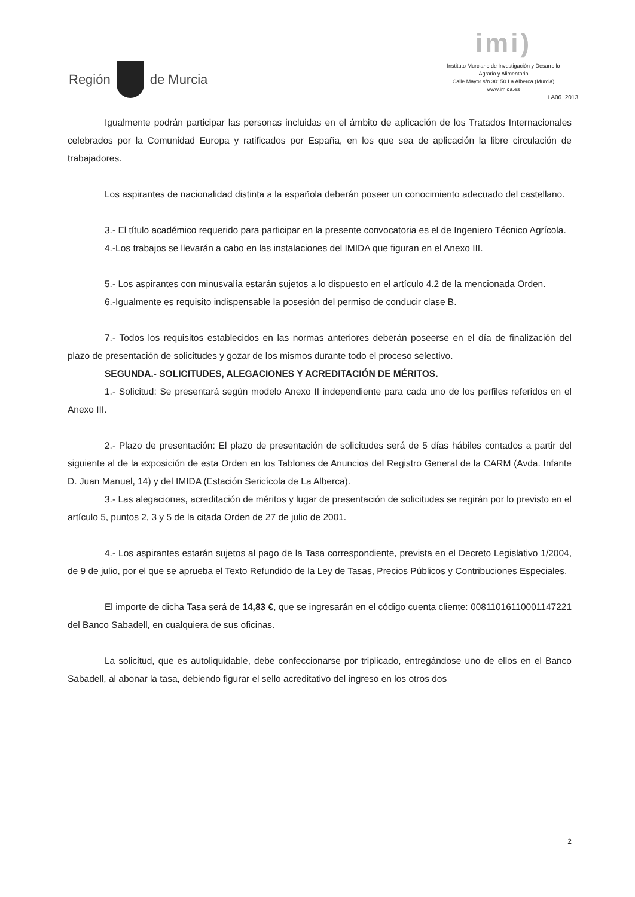Región
de Murcia
imi)
Instituto Murciano de Investigación y Desarrollo
Agrario y Alimentario
Calle Mayor s/n 30150 La Alberca (Murcia)
www.imida.es
LA06_2013
Igualmente podrán participar las personas incluidas en el ámbito de aplicación de los Tratados Internacionales celebrados por la Comunidad Europa y ratificados por España, en los que sea de aplicación la libre circulación de trabajadores.
Los aspirantes de nacionalidad distinta a la española deberán poseer un conocimiento adecuado del castellano.
3.- El título académico requerido para participar en la presente convocatoria es el de Ingeniero Técnico Agrícola.
4.-Los trabajos se llevarán a cabo en las instalaciones del IMIDA que figuran en el Anexo III.
5.- Los aspirantes con minusvalía estarán sujetos a lo dispuesto en el artículo 4.2 de la mencionada Orden.
6.-Igualmente es requisito indispensable la posesión del permiso de conducir clase B.
7.- Todos los requisitos establecidos en las normas anteriores deberán poseerse en el día de finalización del plazo de presentación de solicitudes y gozar de los mismos durante todo el proceso selectivo.
SEGUNDA.- SOLICITUDES, ALEGACIONES Y ACREDITACIÓN DE MÉRITOS.
1.- Solicitud: Se presentará según modelo Anexo II independiente para cada uno de los perfiles referidos en el Anexo III.
2.- Plazo de presentación: El plazo de presentación de solicitudes será de 5 días hábiles contados a partir del siguiente al de la exposición de esta Orden en los Tablones de Anuncios del Registro General de la CARM (Avda. Infante D. Juan Manuel, 14) y del IMIDA (Estación Sericícola de La Alberca).
3.- Las alegaciones, acreditación de méritos y lugar de presentación de solicitudes se regirán por lo previsto en el artículo 5, puntos 2, 3 y 5 de la citada Orden de 27 de julio de 2001.
4.- Los aspirantes estarán sujetos al pago de la Tasa correspondiente, prevista en el Decreto Legislativo 1/2004, de 9 de julio, por el que se aprueba el Texto Refundido de la Ley de Tasas, Precios Públicos y Contribuciones Especiales.
El importe de dicha Tasa será de 14,83 €, que se ingresarán en el código cuenta cliente: 00811016110001147221 del Banco Sabadell, en cualquiera de sus oficinas.
La solicitud, que es autoliquidable, debe confeccionarse por triplicado, entregándose uno de ellos en el Banco Sabadell, al abonar la tasa, debiendo figurar el sello acreditativo del ingreso en los otros dos
2